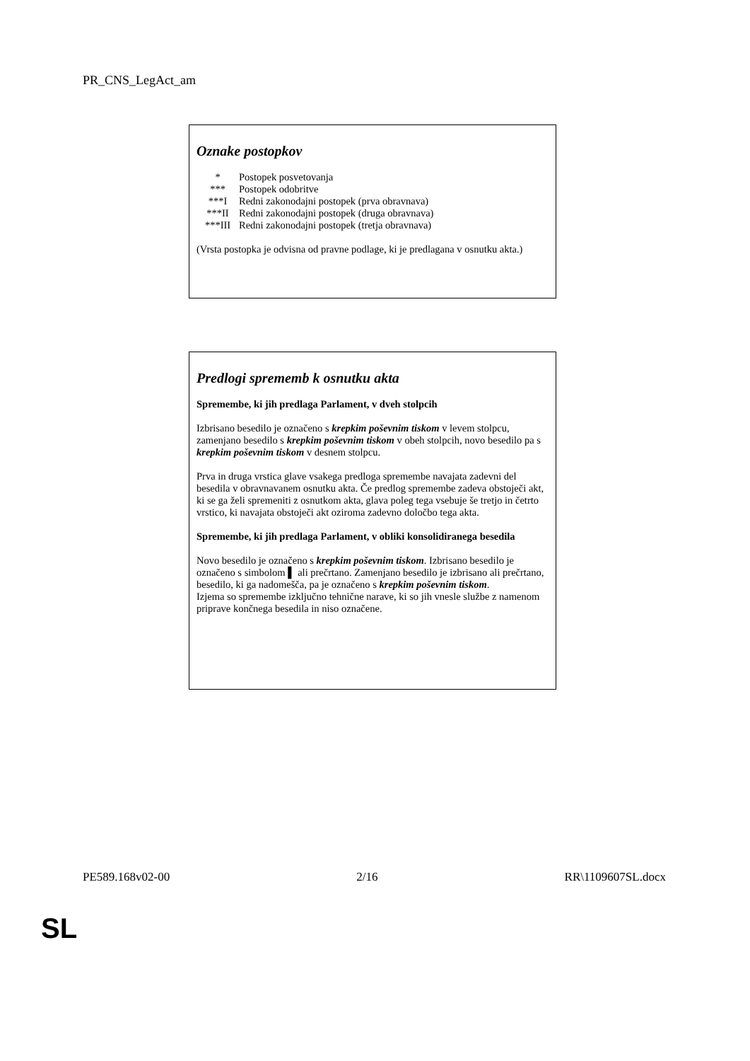PR_CNS_LegAct_am
Oznake postopkov
| * | Postopek posvetovanja |
| *** | Postopek odobritve |
| ***I | Redni zakonodajni postopek (prva obravnava) |
| ***II | Redni zakonodajni postopek (druga obravnava) |
| ***III | Redni zakonodajni postopek (tretja obravnava) |
(Vrsta postopka je odvisna od pravne podlage, ki je predlagana v osnutku akta.)
Predlogi sprememb k osnutku akta
Spremembe, ki jih predlaga Parlament, v dveh stolpcih
Izbrisano besedilo je označeno s krepkim poševnim tiskom v levem stolpcu, zamenjano besedilo s krepkim poševnim tiskom v obeh stolpcih, novo besedilo pa s krepkim poševnim tiskom v desnem stolpcu.
Prva in druga vrstica glave vsakega predloga spremembe navajata zadevni del besedila v obravnavanem osnutku akta. Če predlog spremembe zadeva obstoječi akt, ki se ga želi spremeniti z osnutkom akta, glava poleg tega vsebuje še tretjo in četrto vrstico, ki navajata obstoječi akt oziroma zadevno določbo tega akta.
Spremembe, ki jih predlaga Parlament, v obliki konsolidiranega besedila
Novo besedilo je označeno s krepkim poševnim tiskom. Izbrisano besedilo je označeno s simbolom ▌ ali prečrtano. Zamenjano besedilo je izbrisano ali prečrtano, besedilo, ki ga nadomešča, pa je označeno s krepkim poševnim tiskom.
Izjema so spremembe izključno tehnične narave, ki so jih vnesle službe z namenom priprave končnega besedila in niso označene.
PE589.168v02-00 2/16 RR\1109607SL.docx
SL